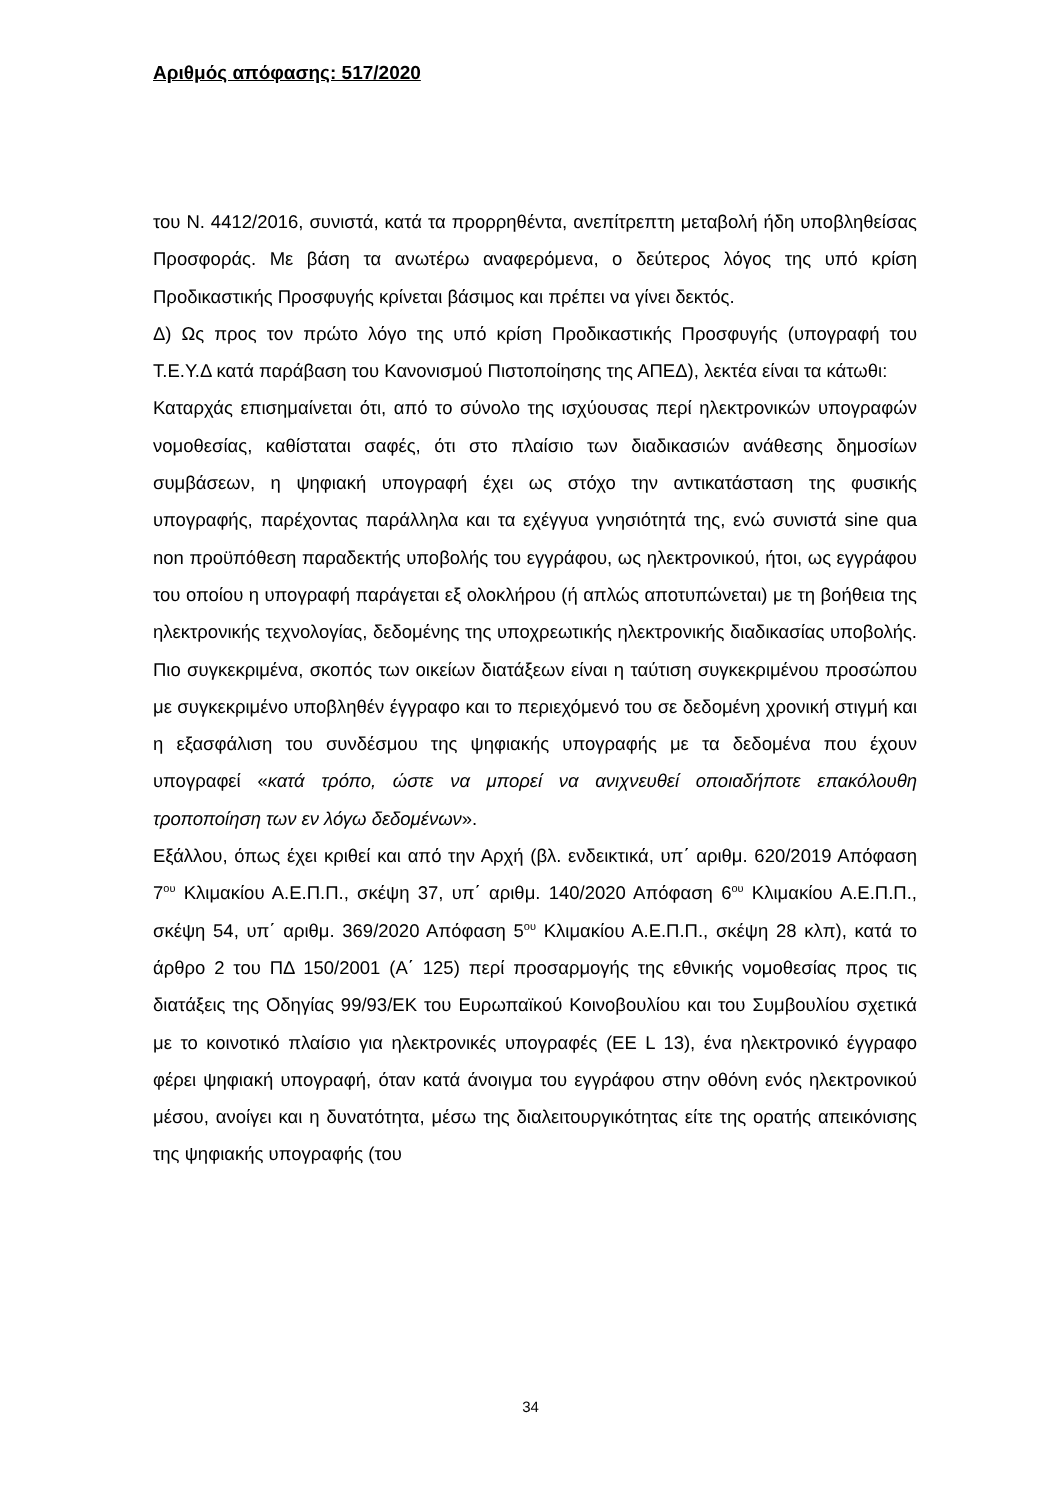Αριθμός απόφασης: 517/2020
του Ν. 4412/2016, συνιστά, κατά τα προρρηθέντα, ανεπίτρεπτη μεταβολή ήδη υποβληθείσας Προσφοράς. Με βάση τα ανωτέρω αναφερόμενα, ο δεύτερος λόγος της υπό κρίση Προδικαστικής Προσφυγής κρίνεται βάσιμος και πρέπει να γίνει δεκτός.
Δ) Ως προς τον πρώτο λόγο της υπό κρίση Προδικαστικής Προσφυγής (υπογραφή του Τ.Ε.Υ.Δ κατά παράβαση του Κανονισμού Πιστοποίησης της ΑΠΕΔ), λεκτέα είναι τα κάτωθι:
Καταρχάς επισημαίνεται ότι, από το σύνολο της ισχύουσας περί ηλεκτρονικών υπογραφών νομοθεσίας, καθίσταται σαφές, ότι στο πλαίσιο των διαδικασιών ανάθεσης δημοσίων συμβάσεων, η ψηφιακή υπογραφή έχει ως στόχο την αντικατάσταση της φυσικής υπογραφής, παρέχοντας παράλληλα και τα εχέγγυα γνησιότητά της, ενώ συνιστά sine qua non προϋπόθεση παραδεκτής υποβολής του εγγράφου, ως ηλεκτρονικού, ήτοι, ως εγγράφου του οποίου η υπογραφή παράγεται εξ ολοκλήρου (ή απλώς αποτυπώνεται) με τη βοήθεια της ηλεκτρονικής τεχνολογίας, δεδομένης της υποχρεωτικής ηλεκτρονικής διαδικασίας υποβολής. Πιο συγκεκριμένα, σκοπός των οικείων διατάξεων είναι η ταύτιση συγκεκριμένου προσώπου με συγκεκριμένο υποβληθέν έγγραφο και το περιεχόμενό του σε δεδομένη χρονική στιγμή και η εξασφάλιση του συνδέσμου της ψηφιακής υπογραφής με τα δεδομένα που έχουν υπογραφεί «κατά τρόπο, ώστε να μπορεί να ανιχνευθεί οποιαδήποτε επακόλουθη τροποποίηση των εν λόγω δεδομένων».
Εξάλλου, όπως έχει κριθεί και από την Αρχή (βλ. ενδεικτικά, υπ΄ αριθμ. 620/2019 Απόφαση 7<sup>ου</sup> Κλιμακίου Α.Ε.Π.Π., σκέψη 37, υπ΄ αριθμ. 140/2020 Απόφαση 6<sup>ου</sup> Κλιμακίου Α.Ε.Π.Π., σκέψη 54, υπ΄ αριθμ. 369/2020 Απόφαση 5<sup>ου</sup> Κλιμακίου Α.Ε.Π.Π., σκέψη 28 κλπ), κατά το άρθρο 2 του ΠΔ 150/2001 (Α΄ 125) περί προσαρμογής της εθνικής νομοθεσίας προς τις διατάξεις της Οδηγίας 99/93/ΕΚ του Ευρωπαϊκού Κοινοβουλίου και του Συμβουλίου σχετικά με το κοινοτικό πλαίσιο για ηλεκτρονικές υπογραφές (ΕΕ L 13), ένα ηλεκτρονικό έγγραφο φέρει ψηφιακή υπογραφή, όταν κατά άνοιγμα του εγγράφου στην οθόνη ενός ηλεκτρονικού μέσου, ανοίγει και η δυνατότητα, μέσω της διαλειτουργικότητας είτε της ορατής απεικόνισης της ψηφιακής υπογραφής (του
34